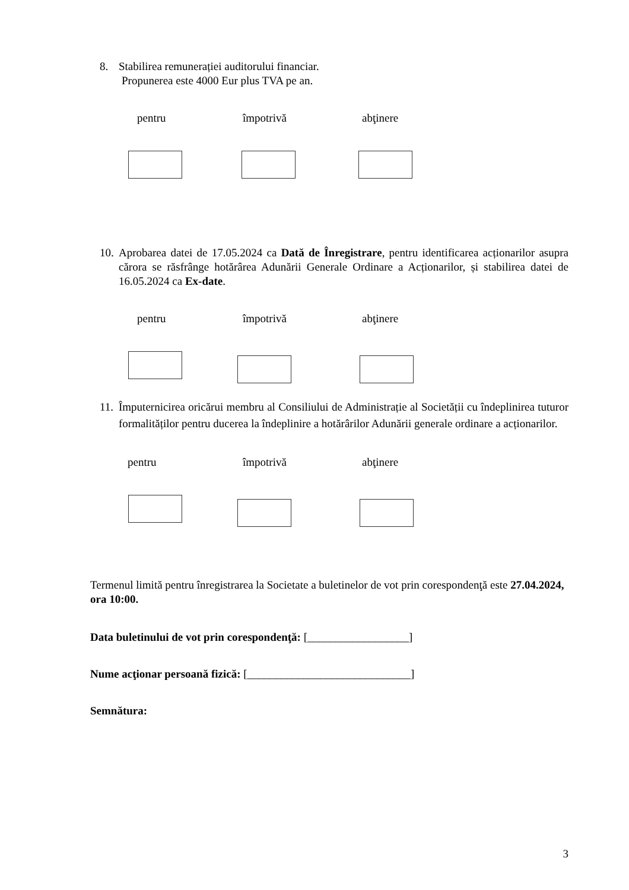8. Stabilirea remunerației auditorului financiar.
Propunerea este 4000 Eur plus TVA pe an.
pentru împotrivă abţinere
10. Aprobarea datei de 17.05.2024 ca Dată de Înregistrare, pentru identificarea acționarilor asupra cărora se răsfrânge hotărârea Adunării Generale Ordinare a Acționarilor, și stabilirea datei de 16.05.2024 ca Ex-date.
pentru împotrivă abţinere
11. Împuternicirea oricărui membru al Consiliului de Administrație al Societății cu îndeplinirea tuturor formalităților pentru ducerea la îndeplinire a hotărârilor Adunării generale ordinare a acționarilor.
pentru împotrivă abţinere
Termenul limită pentru înregistrarea la Societate a buletinelor de vot prin corespondenţă este 27.04.2024, ora 10:00.
Data buletinului de vot prin corespondenţă: [__________________]
Nume acţionar persoană fizică: [_____________________________]
Semnătura:
3